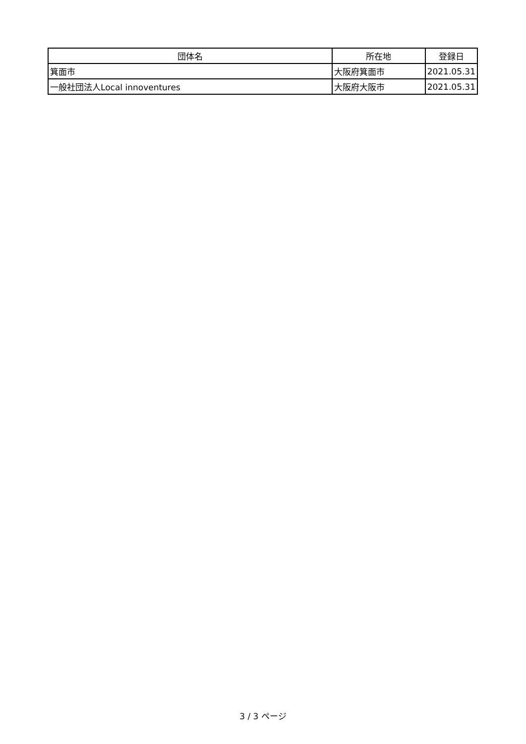| 団体名 | 所在地 | 登録日 |
| --- | --- | --- |
| 箕面市 | 大阪府箕面市 | 2021.05.31 |
| 一般社団法人Local innoventures | 大阪府大阪市 | 2021.05.31 |
3 / 3 ページ